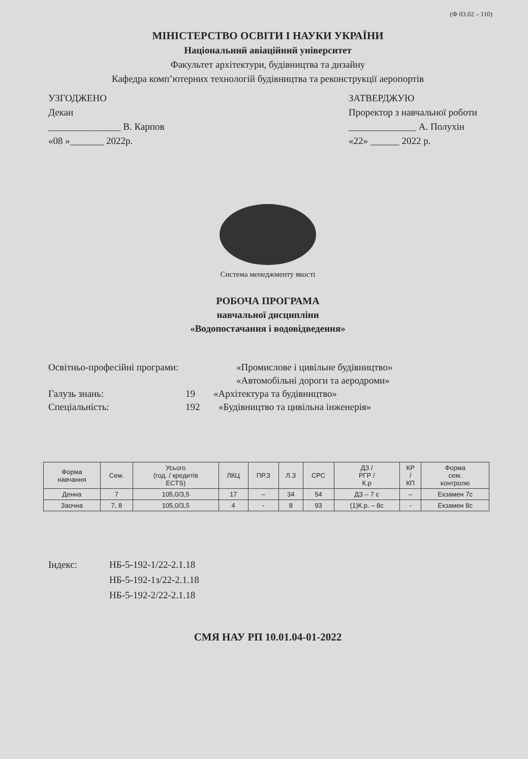(Ф 03.02 – 110)
МІНІСТЕРСТВО ОСВІТИ І НАУКИ УКРАЇНИ
Національний авіаційний університет
Факультет архітектури, будівництва та дизайну
Кафедра комп’ютерних технологій будівництва та реконструкції аеропортів
УЗГОДЖЕНО
Декан
_______________ В. Карпов
«08 »_______ 2022р.
ЗАТВЕРДЖУЮ
Проректор з навчальної роботи
______________ А. Полухін
«22» ______ 2022 р.
Система менеджменту якості
РОБОЧА ПРОГРАМА
навчальної дисципліни
«Водопостачання і водовідведення»
Освітньо-професійні програми: «Промислове і цивільне будівництво»
«Автомобільні дороги та аеродроми»
Галузь знань: 19 «Архітектура та будівництво»
Спеціальність: 192 «Будівництво та цивільна інженерія»
| Форма навчання | Сем. | Усього (год. / кредитів ECTS) | ЛКЦ | ПР.З | Л.З | СРС | ДЗ / РГР / К.р | КР / КП | Форма сем. контролю |
| --- | --- | --- | --- | --- | --- | --- | --- | --- | --- |
| Денна | 7 | 105,0/3,5 | 17 | – | 34 | 54 | ДЗ – 7 с | – | Екзамен 7с |
| Заочна | 7, 8 | 105,0/3,5 | 4 | - | 8 | 93 | (1)К.р. – 8с | - | Екзамен 8с |
Індекс: НБ-5-192-1/22-2.1.18
НБ-5-192-1з/22-2.1.18
НБ-5-192-2/22-2.1.18
СМЯ НАУ РП 10.01.04-01-2022